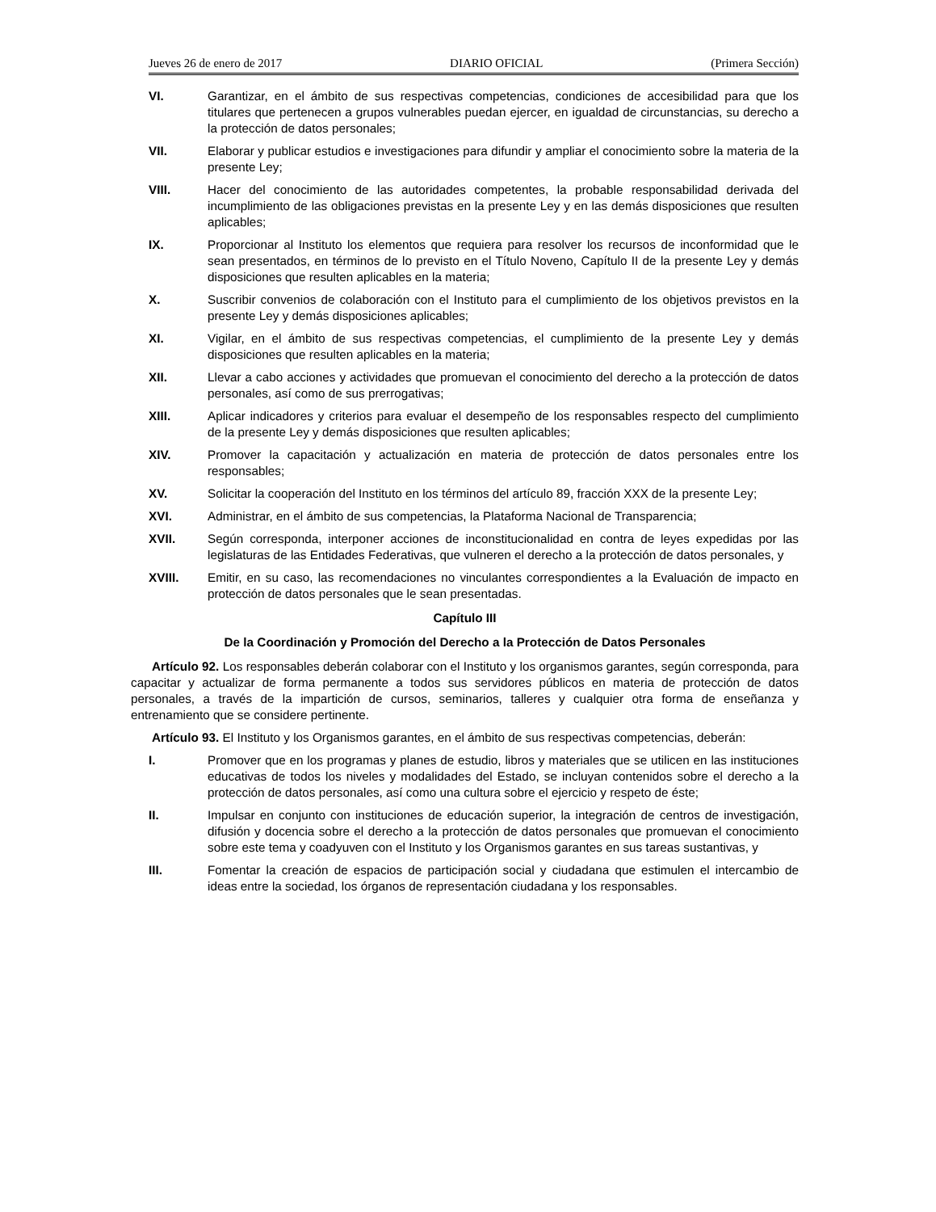Jueves 26 de enero de 2017 DIARIO OFICIAL (Primera Sección)
VI. Garantizar, en el ámbito de sus respectivas competencias, condiciones de accesibilidad para que los titulares que pertenecen a grupos vulnerables puedan ejercer, en igualdad de circunstancias, su derecho a la protección de datos personales;
VII. Elaborar y publicar estudios e investigaciones para difundir y ampliar el conocimiento sobre la materia de la presente Ley;
VIII. Hacer del conocimiento de las autoridades competentes, la probable responsabilidad derivada del incumplimiento de las obligaciones previstas en la presente Ley y en las demás disposiciones que resulten aplicables;
IX. Proporcionar al Instituto los elementos que requiera para resolver los recursos de inconformidad que le sean presentados, en términos de lo previsto en el Título Noveno, Capítulo II de la presente Ley y demás disposiciones que resulten aplicables en la materia;
X. Suscribir convenios de colaboración con el Instituto para el cumplimiento de los objetivos previstos en la presente Ley y demás disposiciones aplicables;
XI. Vigilar, en el ámbito de sus respectivas competencias, el cumplimiento de la presente Ley y demás disposiciones que resulten aplicables en la materia;
XII. Llevar a cabo acciones y actividades que promuevan el conocimiento del derecho a la protección de datos personales, así como de sus prerrogativas;
XIII. Aplicar indicadores y criterios para evaluar el desempeño de los responsables respecto del cumplimiento de la presente Ley y demás disposiciones que resulten aplicables;
XIV. Promover la capacitación y actualización en materia de protección de datos personales entre los responsables;
XV. Solicitar la cooperación del Instituto en los términos del artículo 89, fracción XXX de la presente Ley;
XVI. Administrar, en el ámbito de sus competencias, la Plataforma Nacional de Transparencia;
XVII. Según corresponda, interponer acciones de inconstitucionalidad en contra de leyes expedidas por las legislaturas de las Entidades Federativas, que vulneren el derecho a la protección de datos personales, y
XVIII. Emitir, en su caso, las recomendaciones no vinculantes correspondientes a la Evaluación de impacto en protección de datos personales que le sean presentadas.
Capítulo III
De la Coordinación y Promoción del Derecho a la Protección de Datos Personales
Artículo 92. Los responsables deberán colaborar con el Instituto y los organismos garantes, según corresponda, para capacitar y actualizar de forma permanente a todos sus servidores públicos en materia de protección de datos personales, a través de la impartición de cursos, seminarios, talleres y cualquier otra forma de enseñanza y entrenamiento que se considere pertinente.
Artículo 93. El Instituto y los Organismos garantes, en el ámbito de sus respectivas competencias, deberán:
I. Promover que en los programas y planes de estudio, libros y materiales que se utilicen en las instituciones educativas de todos los niveles y modalidades del Estado, se incluyan contenidos sobre el derecho a la protección de datos personales, así como una cultura sobre el ejercicio y respeto de éste;
II. Impulsar en conjunto con instituciones de educación superior, la integración de centros de investigación, difusión y docencia sobre el derecho a la protección de datos personales que promuevan el conocimiento sobre este tema y coadyuven con el Instituto y los Organismos garantes en sus tareas sustantivas, y
III. Fomentar la creación de espacios de participación social y ciudadana que estimulen el intercambio de ideas entre la sociedad, los órganos de representación ciudadana y los responsables.